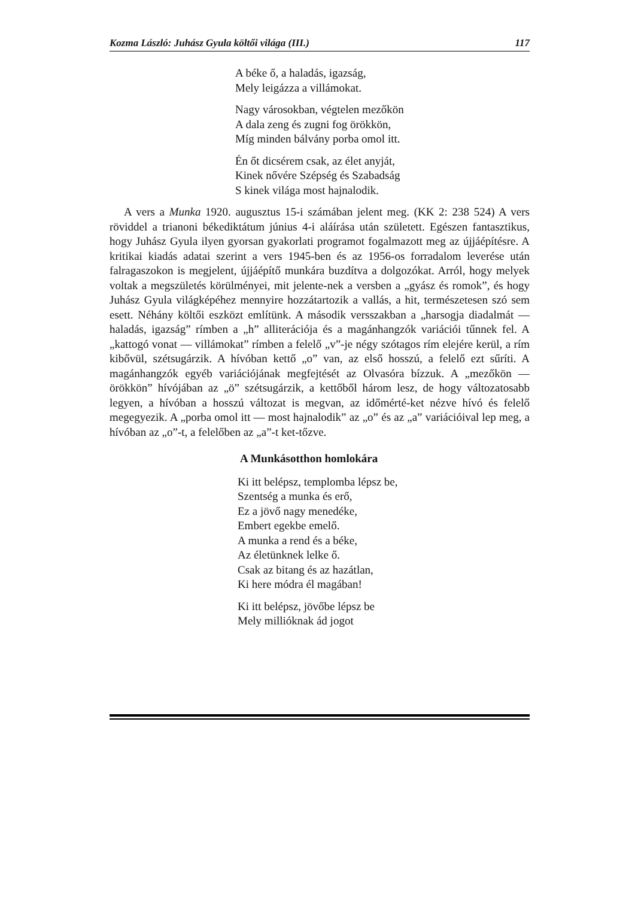Kozma László: Juhász Gyula költői világa (III.) 117
A béke ő, a haladás, igazság,
Mely leigázza a villámokat.
Nagy városokban, végtelen mezőkön
A dala zeng és zugni fog örökkön,
Míg minden bálvány porba omol itt.
Én őt dicsérem csak, az élet anyját,
Kinek nővére Szépség és Szabadság
S kinek világa most hajnalodik.
A vers a Munka 1920. augusztus 15-i számában jelent meg. (KK 2: 238 524) A vers röviddel a trianoni békediktátum június 4-i aláírása után született. Egészen fantasztikus, hogy Juhász Gyula ilyen gyorsan gyakorlati programot fogalmazott meg az újjáépítésre. A kritikai kiadás adatai szerint a vers 1945-ben és az 1956-os forradalom leverése után falragaszokon is megjelent, újjáépítő munkára buzdítva a dolgozókat. Arról, hogy melyek voltak a megszületés körülményei, mit jelente-nek a versben a „gyász és romok”, és hogy Juhász Gyula világképéhez mennyire hozzátartozik a vallás, a hit, természetesen szó sem esett. Néhány költői eszközt említünk. A második versszakban a „harsogja diadalmát — haladás, igazság” rímben a „h” alliterációja és a magánhangzók variációi tűnnek fel. A „kattogó vonat — villámokat” rímben a felelő „v”-je négy szótagos rím elejére kerül, a rím kibővül, szétsugárzik. A hívóban kettő „o” van, az első hosszú, a felelő ezt sűríti. A magánhangzók egyéb variációjának megfejtését az Olvasóra bízzuk. A „mezőkön — örökkön” hívójában az „ö” szétsugárzik, a kettőből három lesz, de hogy változatosabb legyen, a hívóban a hosszú változat is megvan, az időmérté-ket nézve hívó és felelő megegyezik. A „porba omol itt — most hajnalodik” az „o” és az „a” variációival lep meg, a hívóban az „o”-t, a felelőben az „a”-t ket-tőzve.
A Munkásotthon homlokára
Ki itt belépsz, templomba lépsz be,
Szentség a munka és erő,
Ez a jövő nagy menedéke,
Embert egekbe emelő.
A munka a rend és a béke,
Az életünknek lelke ő.
Csak az bitang és az hazátlan,
Ki here módra él magában!
Ki itt belépsz, jövőbe lépsz be
Mely millióknak ád jogot